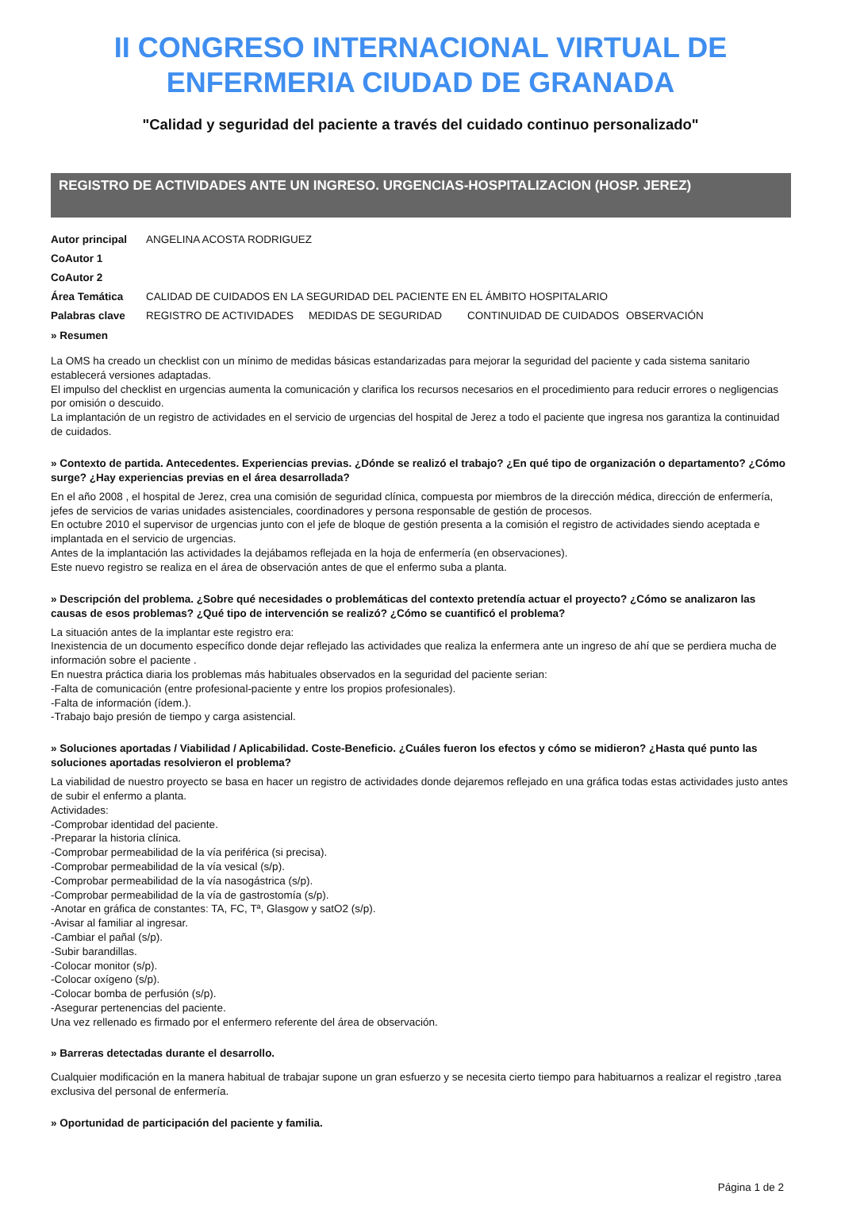II CONGRESO INTERNACIONAL VIRTUAL DE
ENFERMERIA CIUDAD DE GRANADA
"Calidad y seguridad del paciente a través del cuidado continuo personalizado"
REGISTRO DE ACTIVIDADES ANTE UN INGRESO. URGENCIAS-HOSPITALIZACION (HOSP. JEREZ)
| Autor principal | ANGELINA ACOSTA RODRIGUEZ | | | |
| CoAutor 1 | | | | |
| CoAutor 2 | | | | |
| Área Temática | CALIDAD DE CUIDADOS EN LA SEGURIDAD DEL PACIENTE EN EL ÁMBITO HOSPITALARIO | | | |
| Palabras clave | REGISTRO DE ACTIVIDADES | MEDIDAS DE SEGURIDAD | CONTINUIDAD DE CUIDADOS | OBSERVACIÓN |
» Resumen
La OMS ha creado un checklist con un mínimo de medidas básicas estandarizadas para mejorar la seguridad del paciente y cada sistema sanitario establecerá versiones adaptadas.
El impulso del checklist en urgencias aumenta la comunicación y clarifica los recursos necesarios en el procedimiento para reducir errores o negligencias por omisión o descuido.
La implantación de un registro de actividades en el servicio de urgencias del hospital de Jerez a todo el paciente que ingresa nos garantiza la continuidad de cuidados.
» Contexto de partida. Antecedentes. Experiencias previas. ¿Dónde se realizó el trabajo? ¿En qué tipo de organización o departamento? ¿Cómo surge? ¿Hay experiencias previas en el área desarrollada?
En el año 2008 , el hospital de Jerez, crea una comisión de seguridad clínica, compuesta por miembros de la dirección médica, dirección de enfermería, jefes de servicios de varias unidades asistenciales, coordinadores y persona responsable de gestión de procesos.
En octubre 2010 el supervisor de urgencias junto con el jefe de bloque de gestión presenta a la comisión el registro de actividades siendo aceptada e implantada en el servicio de urgencias.
Antes de la implantación las actividades la dejábamos reflejada en la hoja de enfermería (en observaciones).
Este nuevo registro se realiza en el área de observación antes de que el enfermo suba a planta.
» Descripción del problema. ¿Sobre qué necesidades o problemáticas del contexto pretendía actuar el proyecto? ¿Cómo se analizaron las causas de esos problemas? ¿Qué tipo de intervención se realizó? ¿Cómo se cuantificó el problema?
La situación antes de la implantar este registro era:
Inexistencia de un documento específico donde dejar reflejado las actividades que realiza la enfermera ante un ingreso de ahí que se perdiera mucha de información sobre el paciente .
En nuestra práctica diaria los problemas más habituales observados en la seguridad del paciente serian:
-Falta de comunicación (entre profesional-paciente y entre los propios profesionales).
-Falta de información (ídem.).
-Trabajo bajo presión de tiempo y carga asistencial.
» Soluciones aportadas / Viabilidad / Aplicabilidad. Coste-Beneficio. ¿Cuáles fueron los efectos y cómo se midieron? ¿Hasta qué punto las soluciones aportadas resolvieron el problema?
La viabilidad de nuestro proyecto se basa en hacer un registro de actividades donde dejaremos reflejado en una gráfica todas estas actividades justo antes de subir el enfermo a planta.
Actividades:
-Comprobar identidad del paciente.
-Preparar la historia clínica.
-Comprobar permeabilidad de la vía periférica (si precisa).
-Comprobar permeabilidad de la vía vesical (s/p).
-Comprobar permeabilidad de la vía nasogástrica (s/p).
-Comprobar permeabilidad de la vía de gastrostomía (s/p).
-Anotar en gráfica de constantes: TA, FC, Tª, Glasgow y satO2 (s/p).
-Avisar al familiar al ingresar.
-Cambiar el pañal (s/p).
-Subir barandillas.
-Colocar monitor (s/p).
-Colocar oxígeno (s/p).
-Colocar bomba de perfusión (s/p).
-Asegurar pertenencias del paciente.
Una vez rellenado es firmado por el enfermero referente del área de observación.
» Barreras detectadas durante el desarrollo.
Cualquier modificación en la manera habitual de trabajar supone un gran esfuerzo y se necesita cierto tiempo para habituarnos a realizar el registro ,tarea exclusiva del personal de enfermería.
» Oportunidad de participación del paciente y familia.
Página 1 de 2